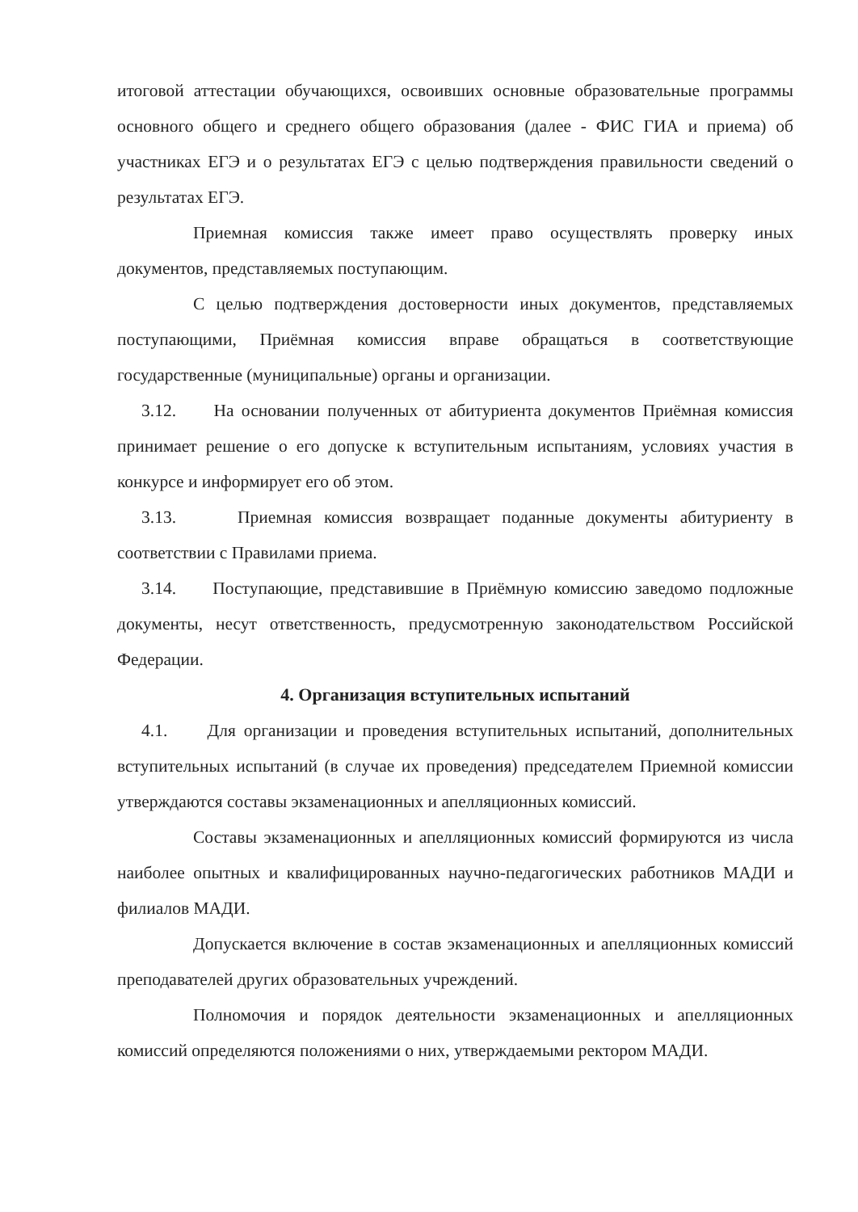итоговой аттестации обучающихся, освоивших основные образовательные программы основного общего и среднего общего образования (далее - ФИС ГИА и приема) об участниках ЕГЭ и о результатах ЕГЭ с целью подтверждения правильности сведений о результатах ЕГЭ.
Приемная комиссия также имеет право осуществлять проверку иных документов, представляемых поступающим.
С целью подтверждения достоверности иных документов, представляемых поступающими, Приёмная комиссия вправе обращаться в соответствующие государственные (муниципальные) органы и организации.
3.12. На основании полученных от абитуриента документов Приёмная комиссия принимает решение о его допуске к вступительным испытаниям, условиях участия в конкурсе и информирует его об этом.
3.13. Приемная комиссия возвращает поданные документы абитуриенту в соответствии с Правилами приема.
3.14. Поступающие, представившие в Приёмную комиссию заведомо подложные документы, несут ответственность, предусмотренную законодательством Российской Федерации.
4. Организация вступительных испытаний
4.1. Для организации и проведения вступительных испытаний, дополнительных вступительных испытаний (в случае их проведения) председателем Приемной комиссии утверждаются составы экзаменационных и апелляционных комиссий.
Составы экзаменационных и апелляционных комиссий формируются из числа наиболее опытных и квалифицированных научно-педагогических работников МАДИ и филиалов МАДИ.
Допускается включение в состав экзаменационных и апелляционных комиссий преподавателей других образовательных учреждений.
Полномочия и порядок деятельности экзаменационных и апелляционных комиссий определяются положениями о них, утверждаемыми ректором МАДИ.